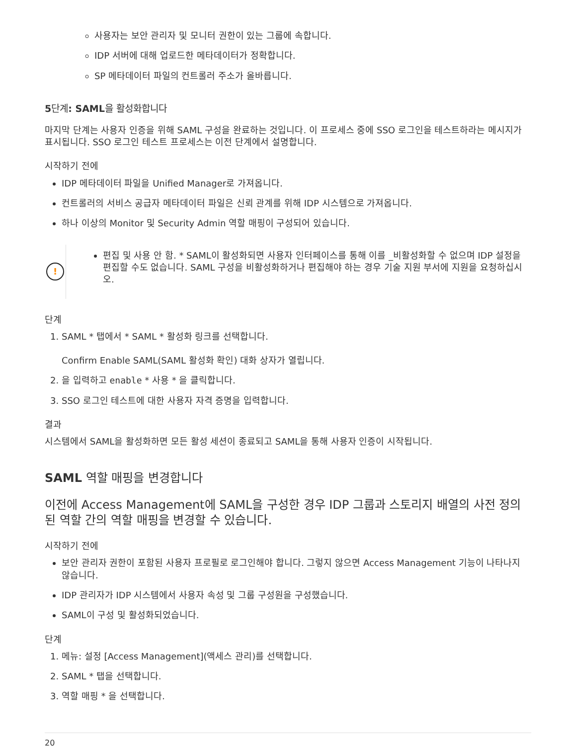사용자는 보안 관리자 및 모니터 권한이 있는 그룹에 속합니다.
IDP 서버에 대해 업로드한 메타데이터가 정확합니다.
SP 메타데이터 파일의 컨트롤러 주소가 올바릅니다.
5단계: SAML을 활성화합니다
마지막 단계는 사용자 인증을 위해 SAML 구성을 완료하는 것입니다. 이 프로세스 중에 SSO 로그인을 테스트하라는 메시지가 표시됩니다. SSO 로그인 테스트 프로세스는 이전 단계에서 설명합니다.
시작하기 전에
IDP 메타데이터 파일을 Unified Manager로 가져옵니다.
컨트롤러의 서비스 공급자 메타데이터 파일은 신뢰 관계를 위해 IDP 시스템으로 가져옵니다.
하나 이상의 Monitor 및 Security Admin 역할 매핑이 구성되어 있습니다.
!
편집 및 사용 안 함. * SAML이 활성화되면 사용자 인터페이스를 통해 이를 _비활성화할 수 없으며 IDP 설정을 편집할 수도 없습니다. SAML 구성을 비활성화하거나 편집해야 하는 경우 기술 지원 부서에 지원을 요청하십시오.
단계
1. SAML * 탭에서 * SAML * 활성화 링크를 선택합니다.
Confirm Enable SAML(SAML 활성화 확인) 대화 상자가 열립니다.
2. 을 입력하고 enable * 사용 * 을 클릭합니다.
3. SSO 로그인 테스트에 대한 사용자 자격 증명을 입력합니다.
결과
시스템에서 SAML을 활성화하면 모든 활성 세션이 종료되고 SAML을 통해 사용자 인증이 시작됩니다.
SAML 역할 매핑을 변경합니다
이전에 Access Management에 SAML을 구성한 경우 IDP 그룹과 스토리지 배열의 사전 정의된 역할 간의 역할 매핑을 변경할 수 있습니다.
시작하기 전에
보안 관리자 권한이 포함된 사용자 프로필로 로그인해야 합니다. 그렇지 않으면 Access Management 기능이 나타나지 않습니다.
IDP 관리자가 IDP 시스템에서 사용자 속성 및 그룹 구성원을 구성했습니다.
SAML이 구성 및 활성화되었습니다.
단계
1. 메뉴: 설정 [Access Management](액세스 관리)를 선택합니다.
2. SAML * 탭을 선택합니다.
3. 역할 매핑 * 을 선택합니다.
20